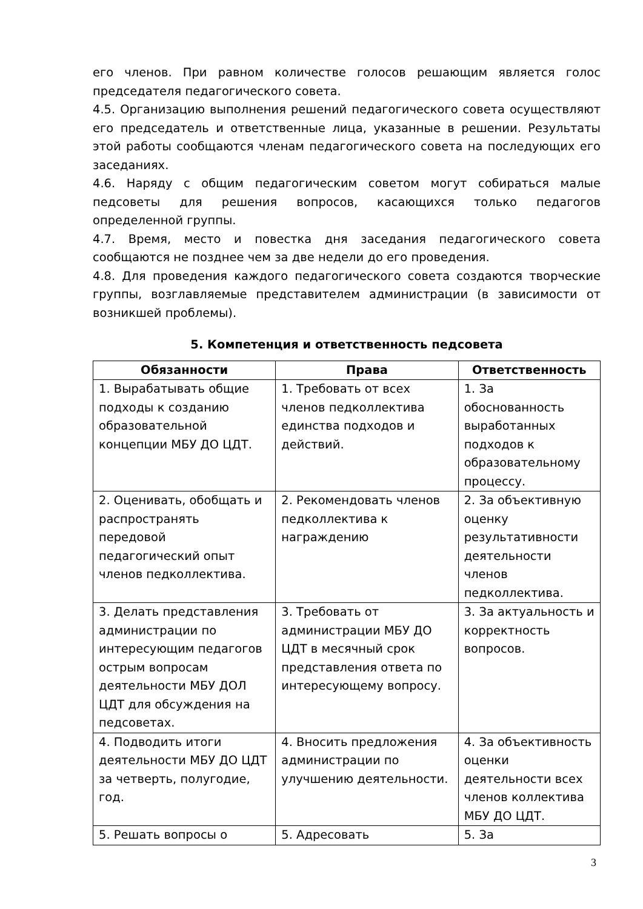его членов. При равном количестве голосов решающим является голос председателя педагогического совета.
4.5. Организацию выполнения решений педагогического совета осуществляют его председатель и ответственные лица, указанные в решении. Результаты этой работы сообщаются членам педагогического совета на последующих его заседаниях.
4.6. Наряду с общим педагогическим советом могут собираться малые педсоветы для решения вопросов, касающихся только педагогов определенной группы.
4.7. Время, место и повестка дня заседания педагогического совета сообщаются не позднее чем за две недели до его проведения.
4.8. Для проведения каждого педагогического совета создаются творческие группы, возглавляемые представителем администрации (в зависимости от возникшей проблемы).
5. Компетенция и ответственность педсовета
| Обязанности | Права | Ответственность |
| --- | --- | --- |
| 1. Вырабатывать общие подходы к созданию образовательной концепции МБУ ДО ЦДТ. | 1. Требовать от всех членов педколлектива единства подходов и действий. | 1. За обоснованность выработанных подходов к образовательному процессу. |
| 2. Оценивать, обобщать и распространять передовой педагогический опыт членов педколлектива. | 2. Рекомендовать членов педколлектива к награждению | 2. За объективную оценку результативности деятельности членов педколлектива. |
| 3. Делать представления администрации по интересующим педагогов острым вопросам деятельности МБУ ДОЛ ЦДТ для обсуждения на педсоветах. | 3. Требовать от администрации МБУ ДО ЦДТ в месячный срок представления ответа по интересующему вопросу. | 3. За актуальность и корректность вопросов. |
| 4. Подводить итоги деятельности МБУ ДО ЦДТ за четверть, полугодие, год. | 4. Вносить предложения администрации по улучшению деятельности. | 4. За объективность оценки деятельности всех членов коллектива МБУ ДО ЦДТ. |
| 5. Решать вопросы о | 5. Адресовать | 5. За |
3